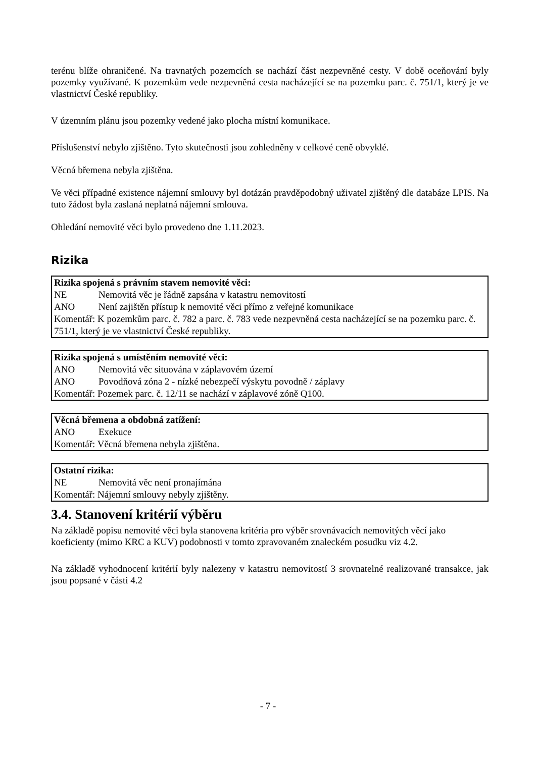terénu blíže ohraničené. Na travnatých pozemcích se nachází část nezpevněné cesty. V době oceňování byly pozemky využívané. K pozemkům vede nezpevněná cesta nacházející se na pozemku parc. č. 751/1, který je ve vlastnictví České republiky.
V územním plánu jsou pozemky vedené jako plocha místní komunikace.
Příslušenství nebylo zjištěno. Tyto skutečnosti jsou zohledněny v celkové ceně obvyklé.
Věcná břemena nebyla zjištěna.
Ve věci případné existence nájemní smlouvy byl dotázán pravděpodobný uživatel zjištěný dle databáze LPIS. Na tuto žádost byla zaslaná neplatná nájemní smlouva.
Ohledání nemovité věci bylo provedeno dne 1.11.2023.
Rizika
| Rizika spojená s právním stavem nemovité věci: | |
| NE | Nemovitá věc je řádně zapsána v katastru nemovitostí |
| ANO | Není zajištěn přístup k nemovité věci přímo z veřejné komunikace |
| Komentář: K pozemkům parc. č. 782 a parc. č. 783 vede nezpevněná cesta nacházející se na pozemku parc. č. 751/1, který je ve vlastnictví České republiky. | |
| Rizika spojená s umístěním nemovité věci: | |
| ANO | Nemovitá věc situována v záplavovém území |
| ANO | Povodňová zóna 2 - nízké nebezpečí výskytu povodně / záplavy |
| Komentář: Pozemek parc. č. 12/11 se nachází v záplavové zóně Q100. | |
| Věcná břemena a obdobná zatížení: | |
| ANO | Exekuce |
| Komentář: Věcná břemena nebyla zjištěna. | |
| Ostatní rizika: | |
| NE | Nemovitá věc není pronajímána |
| Komentář: Nájemní smlouvy nebyly zjištěny. | |
3.4. Stanovení kritérií výběru
Na základě popisu nemovité věci byla stanovena kritéria pro výběr srovnávacích nemovitých věcí jako koeficienty (mimo KRC a KUV) podobnosti v tomto zpravovaném znaleckém posudku viz 4.2.
Na základě vyhodnocení kritérií byly nalezeny v katastru nemovitostí 3 srovnatelné realizované transakce, jak jsou popsané v části 4.2
- 7 -